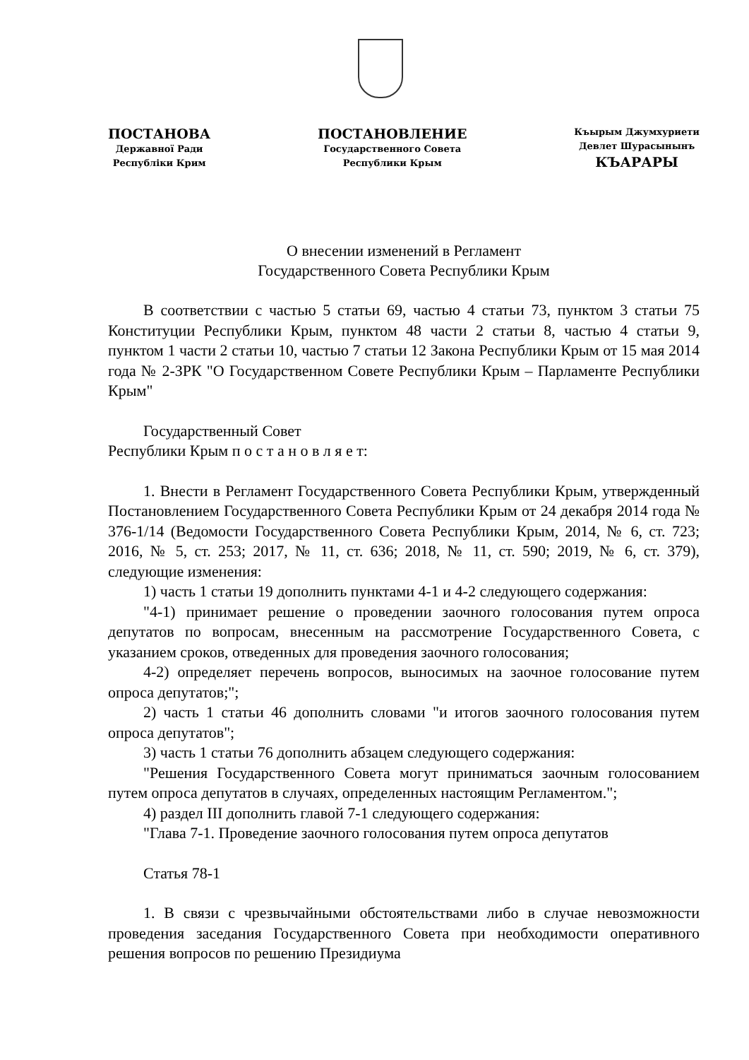ПОСТАНОВА
Державної Ради
Республіки Крим
ПОСТАНОВЛЕНИЕ
Государственного Совета
Республики Крым
Къырым Джумхуриети
Девлет Шурасынынъ
КЪАРАРЫ
О внесении изменений в Регламент
Государственного Совета Республики Крым
В соответствии с частью 5 статьи 69, частью 4 статьи 73, пунктом 3 статьи 75 Конституции Республики Крым, пунктом 48 части 2 статьи 8, частью 4 статьи 9, пунктом 1 части 2 статьи 10, частью 7 статьи 12 Закона Республики Крым от 15 мая 2014 года № 2-ЗРК "О Государственном Совете Республики Крым – Парламенте Республики Крым"
Государственный Совет
Республики Крым п о с т а н о в л я е т:
1. Внести в Регламент Государственного Совета Республики Крым, утвержденный Постановлением Государственного Совета Республики Крым от 24 декабря 2014 года № 376-1/14 (Ведомости Государственного Совета Республики Крым, 2014, № 6, ст. 723; 2016, № 5, ст. 253; 2017, № 11, ст. 636; 2018, № 11, ст. 590; 2019, № 6, ст. 379), следующие изменения:
1) часть 1 статьи 19 дополнить пунктами 4-1 и 4-2 следующего содержания:
"4-1) принимает решение о проведении заочного голосования путем опроса депутатов по вопросам, внесенным на рассмотрение Государственного Совета, с указанием сроков, отведенных для проведения заочного голосования;
4-2) определяет перечень вопросов, выносимых на заочное голосование путем опроса депутатов;";
2) часть 1 статьи 46 дополнить словами "и итогов заочного голосования путем опроса депутатов";
3) часть 1 статьи 76 дополнить абзацем следующего содержания:
"Решения Государственного Совета могут приниматься заочным голосованием путем опроса депутатов в случаях, определенных настоящим Регламентом.";
4) раздел III дополнить главой 7-1 следующего содержания:
"Глава 7-1. Проведение заочного голосования путем опроса депутатов
Статья 78-1
1. В связи с чрезвычайными обстоятельствами либо в случае невозможности проведения заседания Государственного Совета при необходимости оперативного решения вопросов по решению Президиума